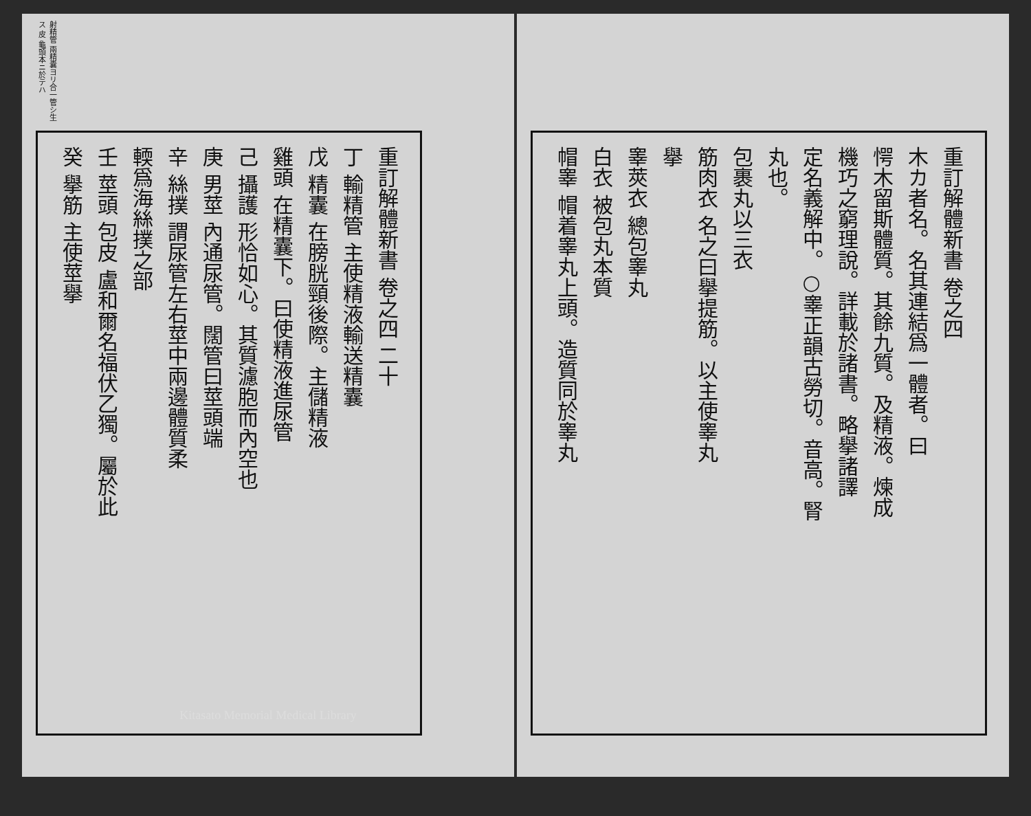重訂解體新書 卷之四
木カ者名。名其連結爲一體者。曰
愕木留斯體質。其餘九質。及精液。煉成
機巧之窮理說。詳載於諸書。略擧諸譯
定名義解中。○睾正韻古勞切。音高。腎
丸也。
包裹丸以三衣
筋肉衣 名之曰擧提筋。以主使睾丸
擧
睾莢衣 總包睾丸
白衣 被包丸本質
帽睾 帽着睾丸上頭。造質同於睾丸
射精管 兩精囊ヨリ合一管シ生ス 皮 龜頭本ニ於テハ
重訂解體新書 卷之四 二十
丁 輸精管 主使精液輸送精囊
戊 精囊 在膀胱頸後際。主儲精液
雞頭 在精囊下。曰使精液進尿管
己 攝護 形恰如心。其質濾胞而內空也
庚 男莖 內通尿管。闊管曰莖頭端
辛 絲撲 謂尿管左右莖中兩邊體質柔
輭爲海絲撲之部
壬 莖頭 包皮 盧和爾名福伏乙獨。屬於此
癸 擧筋 主使莖擧
Kitasato Memorial Medical Library